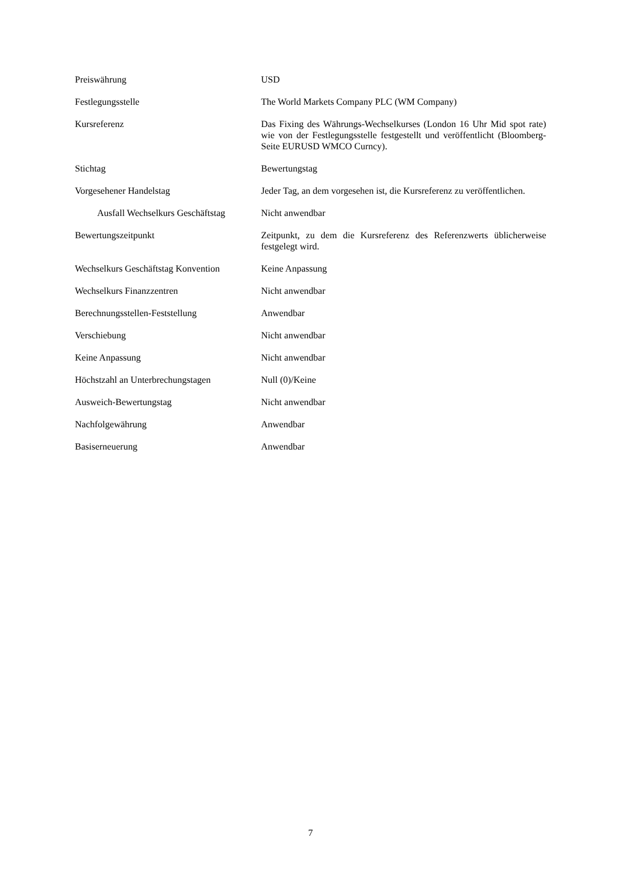| Preiswährung | USD |
| Festlegungsstelle | The World Markets Company PLC (WM Company) |
| Kursreferenz | Das Fixing des Währungs-Wechselkurses (London 16 Uhr Mid spot rate) wie von der Festlegungsstelle festgestellt und veröffentlicht (Bloomberg-Seite EURUSD WMCO Curncy). |
| Stichtag | Bewertungstag |
| Vorgesehener Handelstag | Jeder Tag, an dem vorgesehen ist, die Kursreferenz zu veröffentlichen. |
| Ausfall Wechselkurs Geschäftstag | Nicht anwendbar |
| Bewertungszeitpunkt | Zeitpunkt, zu dem die Kursreferenz des Referenzwerts üblicherweise festgelegt wird. |
| Wechselkurs Geschäftstag Konvention | Keine Anpassung |
| Wechselkurs Finanzzentren | Nicht anwendbar |
| Berechnungsstellen-Feststellung | Anwendbar |
| Verschiebung | Nicht anwendbar |
| Keine Anpassung | Nicht anwendbar |
| Höchstzahl an Unterbrechungstagen | Null (0)/Keine |
| Ausweich-Bewertungstag | Nicht anwendbar |
| Nachfolgewährung | Anwendbar |
| Basiserneuerung | Anwendbar |
7